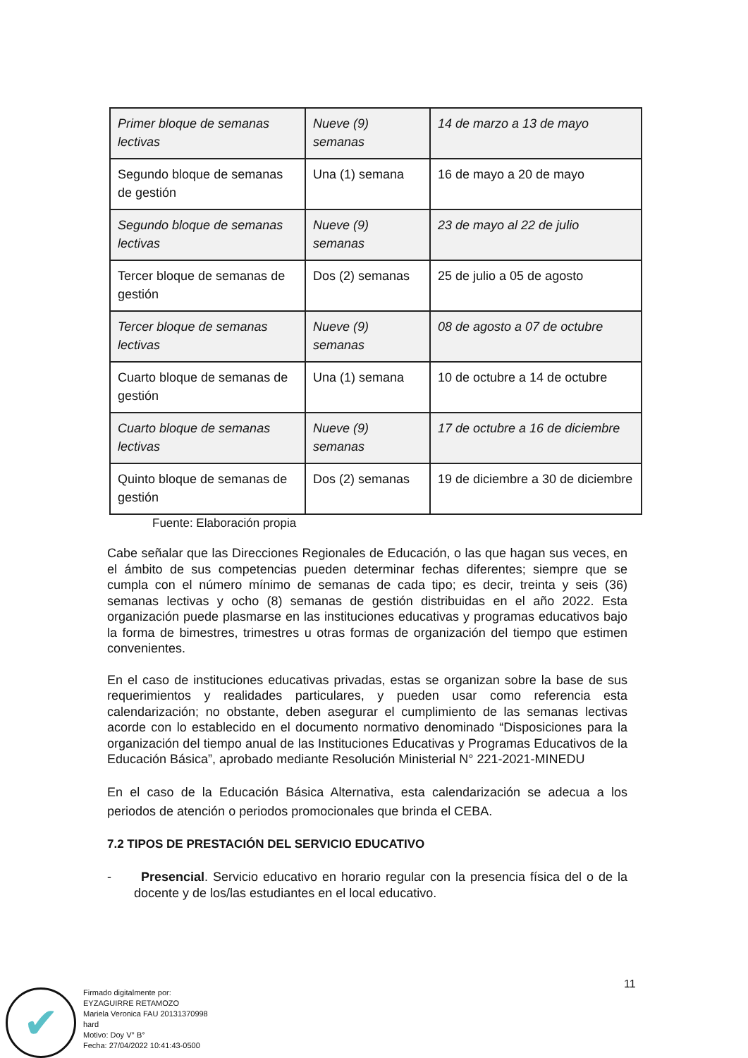| Primer bloque de semanas lectivas | Nueve (9) semanas | 14 de marzo a 13 de mayo |
| Segundo bloque de semanas de gestión | Una (1) semana | 16 de mayo a 20 de mayo |
| Segundo bloque de semanas lectivas | Nueve (9) semanas | 23 de mayo al 22 de julio |
| Tercer bloque de semanas de gestión | Dos (2) semanas | 25 de julio a 05 de agosto |
| Tercer bloque de semanas lectivas | Nueve (9) semanas | 08 de agosto a 07 de octubre |
| Cuarto bloque de semanas de gestión | Una (1) semana | 10 de octubre a 14 de octubre |
| Cuarto bloque de semanas lectivas | Nueve (9) semanas | 17 de octubre a 16 de diciembre |
| Quinto bloque de semanas de gestión | Dos (2) semanas | 19 de diciembre a 30 de diciembre |
Fuente: Elaboración propia
Cabe señalar que las Direcciones Regionales de Educación, o las que hagan sus veces, en el ámbito de sus competencias pueden determinar fechas diferentes; siempre que se cumpla con el número mínimo de semanas de cada tipo; es decir, treinta y seis (36) semanas lectivas y ocho (8) semanas de gestión distribuidas en el año 2022. Esta organización puede plasmarse en las instituciones educativas y programas educativos bajo la forma de bimestres, trimestres u otras formas de organización del tiempo que estimen convenientes.
En el caso de instituciones educativas privadas, estas se organizan sobre la base de sus requerimientos y realidades particulares, y pueden usar como referencia esta calendarización; no obstante, deben asegurar el cumplimiento de las semanas lectivas acorde con lo establecido en el documento normativo denominado “Disposiciones para la organización del tiempo anual de las Instituciones Educativas y Programas Educativos de la Educación Básica”, aprobado mediante Resolución Ministerial N° 221-2021-MINEDU
En el caso de la Educación Básica Alternativa, esta calendarización se adecua a los periodos de atención o periodos promocionales que brinda el CEBA.
7.2 TIPOS DE PRESTACIÓN DEL SERVICIO EDUCATIVO
- Presencial. Servicio educativo en horario regular con la presencia física del o de la docente y de los/las estudiantes en el local educativo.
11
✔
Firmado digitalmente por:
EYZAGUIRRE RETAMOZO
Mariela Veronica FAU 20131370998
hard
Motivo: Doy V° B°
Fecha: 27/04/2022 10:41:43-0500